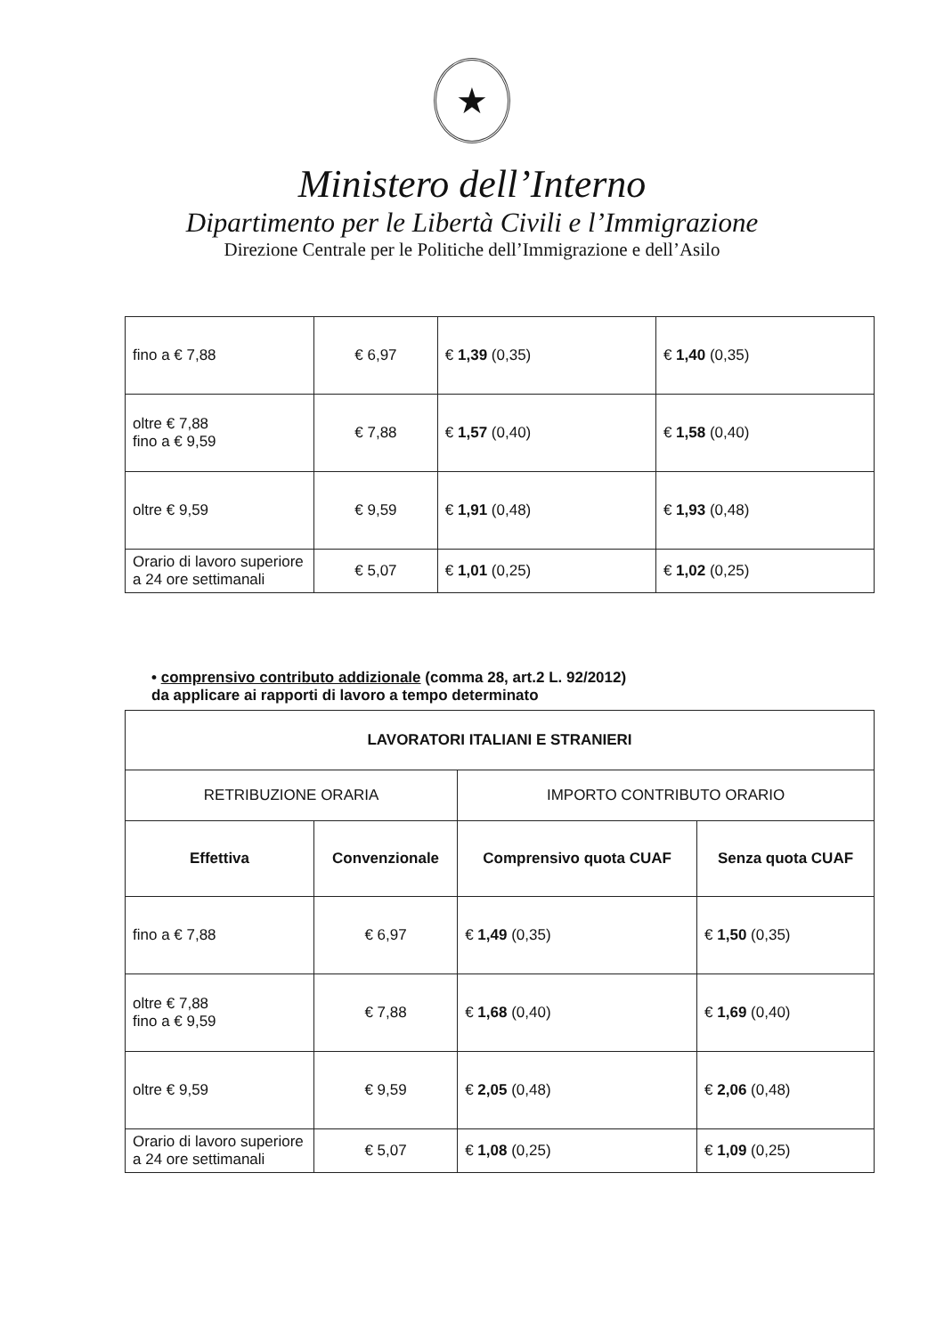★
Ministero dell’Interno
Dipartimento per le Libertà Civili e l’Immigrazione
Direzione Centrale per le Politiche dell’Immigrazione e dell’Asilo
| fino a € 7,88 | € 6,97 | € 1,39 (0,35) | € 1,40 (0,35) |
| oltre € 7,88 fino a € 9,59 | € 7,88 | € 1,57 (0,40) | € 1,58 (0,40) |
| oltre € 9,59 | € 9,59 | € 1,91 (0,48) | € 1,93 (0,48) |
| Orario di lavoro superiore a 24 ore settimanali | € 5,07 | € 1,01 (0,25) | € 1,02 (0,25) |
• comprensivo contributo addizionale (comma 28, art.2 L. 92/2012)
da applicare ai rapporti di lavoro a tempo determinato
| LAVORATORI ITALIANI E STRANIERI | | | |
| --- | --- | --- | --- |
| RETRIBUZIONE ORARIA | | IMPORTO CONTRIBUTO ORARIO | |
| Effettiva | Convenzionale | Comprensivo quota CUAF | Senza quota CUAF |
| fino a € 7,88 | € 6,97 | € 1,49 (0,35) | € 1,50 (0,35) |
| oltre € 7,88 fino a € 9,59 | € 7,88 | € 1,68 (0,40) | € 1,69 (0,40) |
| oltre € 9,59 | € 9,59 | € 2,05 (0,48) | € 2,06 (0,48) |
| Orario di lavoro superiore a 24 ore settimanali | € 5,07 | € 1,08 (0,25) | € 1,09 (0,25) |